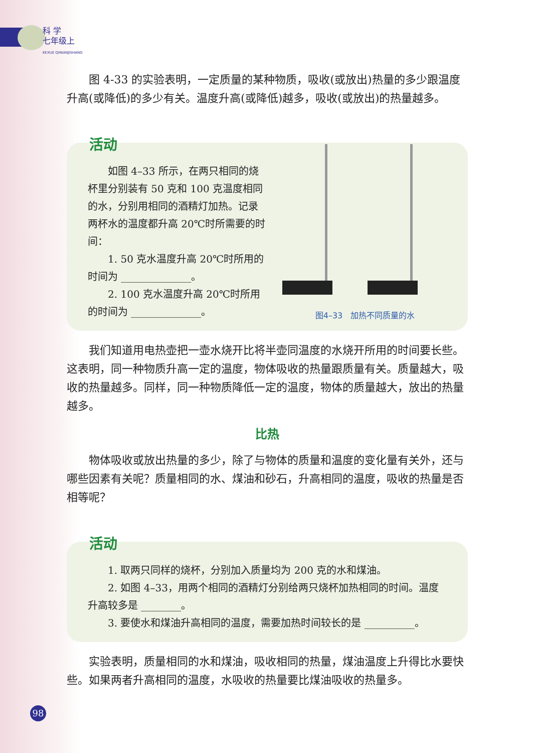科 学
七年级上
KEXUE QINIANJISHANG
图 4-33 的实验表明，一定质量的某种物质，吸收(或放出)热量的多少跟温度升高(或降低)的多少有关。温度升高(或降低)越多，吸收(或放出)的热量越多。
活动
如图 4–33 所示，在两只相同的烧杯里分别装有 50 克和 100 克温度相同的水，分别用相同的酒精灯加热。记录两杯水的温度都升高 20℃时所需要的时间：
1. 50 克水温度升高 20℃时所用的时间为 ______________。
2. 100 克水温度升高 20℃时所用的时间为 ______________。
图4–33　加热不同质量的水
我们知道用电热壶把一壶水烧开比将半壶同温度的水烧开所用的时间要长些。这表明，同一种物质升高一定的温度，物体吸收的热量跟质量有关。质量越大，吸收的热量越多。同样，同一种物质降低一定的温度，物体的质量越大，放出的热量越多。
比热
物体吸收或放出热量的多少，除了与物体的质量和温度的变化量有关外，还与哪些因素有关呢？质量相同的水、煤油和砂石，升高相同的温度，吸收的热量是否相等呢？
活动
1. 取两只同样的烧杯，分别加入质量均为 200 克的水和煤油。
2. 如图 4–33，用两个相同的酒精灯分别给两只烧杯加热相同的时间。温度升高较多是 ________。
3. 要使水和煤油升高相同的温度，需要加热时间较长的是 __________。
实验表明，质量相同的水和煤油，吸收相同的热量，煤油温度上升得比水要快些。如果两者升高相同的温度，水吸收的热量要比煤油吸收的热量多。
98